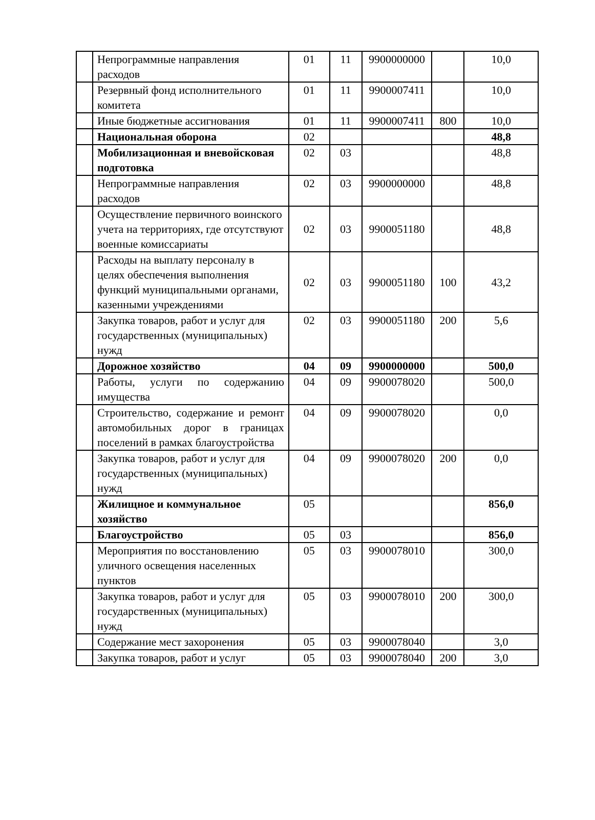| | Непрограммные направления расходов | 01 | 11 | 9900000000 | | 10,0 |
| | Резервный фонд исполнительного комитета | 01 | 11 | 9900007411 | | 10,0 |
| | Иные бюджетные ассигнования | 01 | 11 | 9900007411 | 800 | 10,0 |
| | Национальная оборона | 02 | | | | 48,8 |
| | Мобилизационная и вневойсковая подготовка | 02 | 03 | | | 48,8 |
| | Непрограммные направления расходов | 02 | 03 | 9900000000 | | 48,8 |
| | Осуществление первичного воинского учета на территориях, где отсутствуют военные комиссариаты | 02 | 03 | 9900051180 | | 48,8 |
| | Расходы на выплату персоналу в целях обеспечения выполнения функций муниципальными органами, казенными учреждениями | 02 | 03 | 9900051180 | 100 | 43,2 |
| | Закупка товаров, работ и услуг для государственных (муниципальных) нужд | 02 | 03 | 9900051180 | 200 | 5,6 |
| | Дорожное хозяйство | 04 | 09 | 9900000000 | | 500,0 |
| | Работы, услуги по содержанию имущества | 04 | 09 | 9900078020 | | 500,0 |
| | Строительство, содержание и ремонт автомобильных дорог в границах поселений в рамках благоустройства | 04 | 09 | 9900078020 | | 0,0 |
| | Закупка товаров, работ и услуг для государственных (муниципальных) нужд | 04 | 09 | 9900078020 | 200 | 0,0 |
| | Жилищное и коммунальное хозяйство | 05 | | | | 856,0 |
| | Благоустройство | 05 | 03 | | | 856,0 |
| | Мероприятия по восстановлению уличного освещения населенных пунктов | 05 | 03 | 9900078010 | | 300,0 |
| | Закупка товаров, работ и услуг для государственных (муниципальных) нужд | 05 | 03 | 9900078010 | 200 | 300,0 |
| | Содержание мест захоронения | 05 | 03 | 9900078040 | | 3,0 |
| | Закупка товаров, работ и услуг | 05 | 03 | 9900078040 | 200 | 3,0 |